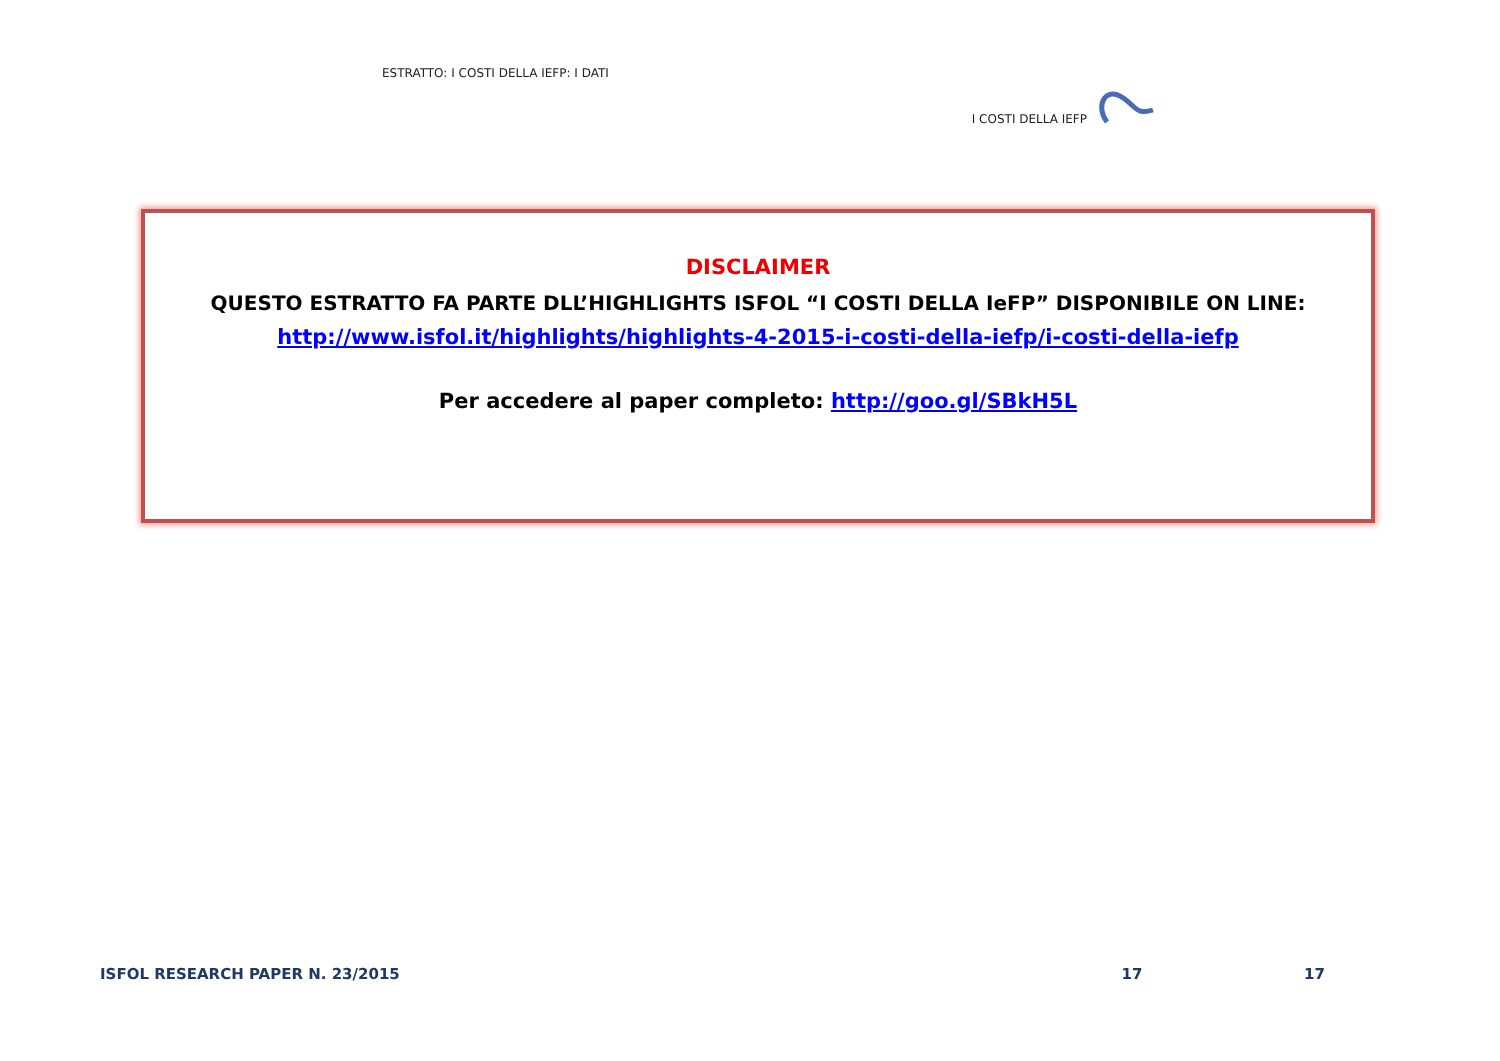ESTRATTO: I COSTI DELLA IEFP: I DATI I COSTI DELLA IEFP
DISCLAIMER
QUESTO ESTRATTO FA PARTE DLL’HIGHLIGHTS ISFOL “I COSTI DELLA IeFP” DISPONIBILE ON LINE:
http://www.isfol.it/highlights/highlights-4-2015-i-costi-della-iefp/i-costi-della-iefp
Per accedere al paper completo: http://goo.gl/SBkH5L
ISFOL RESEARCH PAPER N. 23/2015 17 17